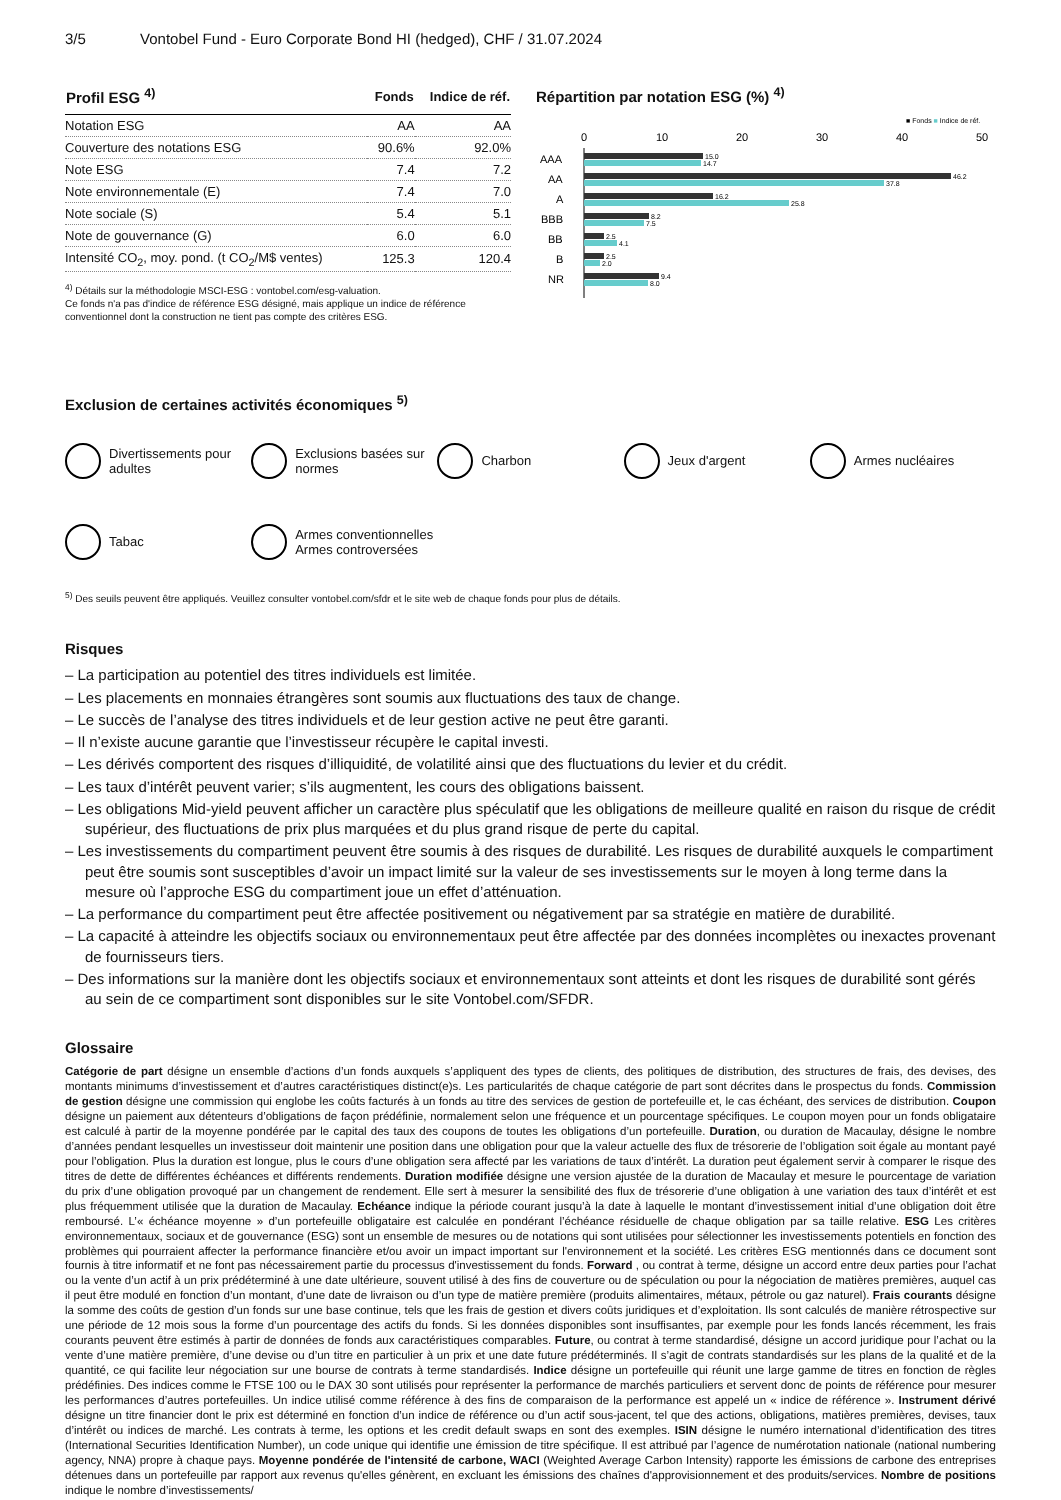3/5 Vontobel Fund - Euro Corporate Bond HI (hedged), CHF / 31.07.2024
| Profil ESG <sup>4)</sup> | Fonds | Indice de réf. |
| --- | --- | --- |
| Notation ESG | AA | AA |
| Couverture des notations ESG | 90.6% | 92.0% |
| Note ESG | 7.4 | 7.2 |
| Note environnementale (E) | 7.4 | 7.0 |
| Note sociale (S) | 5.4 | 5.1 |
| Note de gouvernance (G) | 6.0 | 6.0 |
| Intensité CO<sub>2</sub>, moy. pond. (t CO<sub>2</sub>/M$ ventes) | 125.3 | 120.4 |
<sup>4)</sup> Détails sur la méthodologie MSCI-ESG : vontobel.com/esg-valuation.
Ce fonds n'a pas d'indice de référence ESG désigné, mais applique un indice de référence conventionnel dont la construction ne tient pas compte des critères ESG.
Répartition par notation ESG (%) <sup>4)</sup>
■ Fonds ■ Indice de réf.
0
10
20
30
40
50
AAA
AA
A
BBB
BB
B
NR
15.0
14.7
46.2
37.8
16.2
25.8
8.2
7.5
2.5
4.1
2.5
2.0
9.4
8.0
Exclusion de certaines activités économiques <sup>5)</sup>
Divertissements pour adultes
Exclusions basées sur normes
Charbon
Jeux d'argent
Armes nucléaires
Tabac
Armes conventionnelles
Armes controversées
<sup>5)</sup> Des seuils peuvent être appliqués. Veuillez consulter vontobel.com/sfdr et le site web de chaque fonds pour plus de détails.
Risques
– La participation au potentiel des titres individuels est limitée.
– Les placements en monnaies étrangères sont soumis aux fluctuations des taux de change.
– Le succès de l’analyse des titres individuels et de leur gestion active ne peut être garanti.
– Il n’existe aucune garantie que l’investisseur récupère le capital investi.
– Les dérivés comportent des risques d’illiquidité, de volatilité ainsi que des fluctuations du levier et du crédit.
– Les taux d’intérêt peuvent varier; s’ils augmentent, les cours des obligations baissent.
– Les obligations Mid-yield peuvent afficher un caractère plus spéculatif que les obligations de meilleure qualité en raison du risque de crédit supérieur, des fluctuations de prix plus marquées et du plus grand risque de perte du capital.
– Les investissements du compartiment peuvent être soumis à des risques de durabilité. Les risques de durabilité auxquels le compartiment peut être soumis sont susceptibles d’avoir un impact limité sur la valeur de ses investissements sur le moyen à long terme dans la mesure où l’approche ESG du compartiment joue un effet d’atténuation.
– La performance du compartiment peut être affectée positivement ou négativement par sa stratégie en matière de durabilité.
– La capacité à atteindre les objectifs sociaux ou environnementaux peut être affectée par des données incomplètes ou inexactes provenant de fournisseurs tiers.
– Des informations sur la manière dont les objectifs sociaux et environnementaux sont atteints et dont les risques de durabilité sont gérés au sein de ce compartiment sont disponibles sur le site Vontobel.com/SFDR.
Glossaire
Catégorie de part désigne un ensemble d’actions d’un fonds auxquels s’appliquent des types de clients, des politiques de distribution, des structures de frais, des devises, des montants minimums d’investissement et d’autres caractéristiques distinct(e)s. Les particularités de chaque catégorie de part sont décrites dans le prospectus du fonds. Commission de gestion désigne une commission qui englobe les coûts facturés à un fonds au titre des services de gestion de portefeuille et, le cas échéant, des services de distribution. Coupon désigne un paiement aux détenteurs d’obligations de façon prédéfinie, normalement selon une fréquence et un pourcentage spécifiques. Le coupon moyen pour un fonds obligataire est calculé à partir de la moyenne pondérée par le capital des taux des coupons de toutes les obligations d’un portefeuille. Duration, ou duration de Macaulay, désigne le nombre d’années pendant lesquelles un investisseur doit maintenir une position dans une obligation pour que la valeur actuelle des flux de trésorerie de l’obligation soit égale au montant payé pour l’obligation. Plus la duration est longue, plus le cours d’une obligation sera affecté par les variations de taux d’intérêt. La duration peut également servir à comparer le risque des titres de dette de différentes échéances et différents rendements. Duration modifiée désigne une version ajustée de la duration de Macaulay et mesure le pourcentage de variation du prix d’une obligation provoqué par un changement de rendement. Elle sert à mesurer la sensibilité des flux de trésorerie d’une obligation à une variation des taux d’intérêt et est plus fréquemment utilisée que la duration de Macaulay. Echéance indique la période courant jusqu’à la date à laquelle le montant d’investissement initial d’une obligation doit être remboursé. L’« échéance moyenne » d’un portefeuille obligataire est calculée en pondérant l’échéance résiduelle de chaque obligation par sa taille relative. ESG Les critères environnementaux, sociaux et de gouvernance (ESG) sont un ensemble de mesures ou de notations qui sont utilisées pour sélectionner les investissements potentiels en fonction des problèmes qui pourraient affecter la performance financière et/ou avoir un impact important sur l'environnement et la société. Les critères ESG mentionnés dans ce document sont fournis à titre informatif et ne font pas nécessairement partie du processus d'investissement du fonds. Forward , ou contrat à terme, désigne un accord entre deux parties pour l’achat ou la vente d’un actif à un prix prédéterminé à une date ultérieure, souvent utilisé à des fins de couverture ou de spéculation ou pour la négociation de matières premières, auquel cas il peut être modulé en fonction d’un montant, d’une date de livraison ou d’un type de matière première (produits alimentaires, métaux, pétrole ou gaz naturel). Frais courants désigne la somme des coûts de gestion d’un fonds sur une base continue, tels que les frais de gestion et divers coûts juridiques et d’exploitation. Ils sont calculés de manière rétrospective sur une période de 12 mois sous la forme d’un pourcentage des actifs du fonds. Si les données disponibles sont insuffisantes, par exemple pour les fonds lancés récemment, les frais courants peuvent être estimés à partir de données de fonds aux caractéristiques comparables. Future, ou contrat à terme standardisé, désigne un accord juridique pour l’achat ou la vente d’une matière première, d’une devise ou d’un titre en particulier à un prix et une date future prédéterminés. Il s’agit de contrats standardisés sur les plans de la qualité et de la quantité, ce qui facilite leur négociation sur une bourse de contrats à terme standardisés. Indice désigne un portefeuille qui réunit une large gamme de titres en fonction de règles prédéfinies. Des indices comme le FTSE 100 ou le DAX 30 sont utilisés pour représenter la performance de marchés particuliers et servent donc de points de référence pour mesurer les performances d’autres portefeuilles. Un indice utilisé comme référence à des fins de comparaison de la performance est appelé un « indice de référence ». Instrument dérivé désigne un titre financier dont le prix est déterminé en fonction d’un indice de référence ou d’un actif sous-jacent, tel que des actions, obligations, matières premières, devises, taux d’intérêt ou indices de marché. Les contrats à terme, les options et les credit default swaps en sont des exemples. ISIN désigne le numéro international d’identification des titres (International Securities Identification Number), un code unique qui identifie une émission de titre spécifique. Il est attribué par l’agence de numérotation nationale (national numbering agency, NNA) propre à chaque pays. Moyenne pondérée de l'intensité de carbone, WACI (Weighted Average Carbon Intensity) rapporte les émissions de carbone des entreprises détenues dans un portefeuille par rapport aux revenus qu'elles génèrent, en excluant les émissions des chaînes d'approvisionnement et des produits/services. Nombre de positions indique le nombre d’investissements/